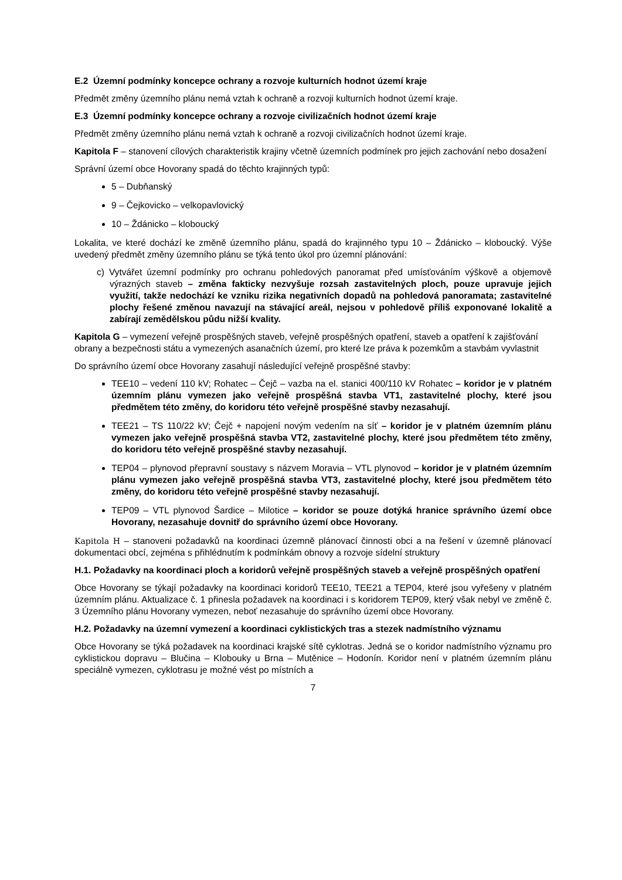E.2 Územní podmínky koncepce ochrany a rozvoje kulturních hodnot území kraje
Předmět změny územního plánu nemá vztah k ochraně a rozvoji kulturních hodnot území kraje.
E.3 Územní podmínky koncepce ochrany a rozvoje civilizačních hodnot území kraje
Předmět změny územního plánu nemá vztah k ochraně a rozvoji civilizačních hodnot území kraje.
Kapitola F – stanovení cílových charakteristik krajiny včetně územních podmínek pro jejich zachování nebo dosažení
Správní území obce Hovorany spadá do těchto krajinných typů:
5 – Dubňanský
9 – Čejkovicko – velkopavlovický
10 – Ždánicko – kloboucký
Lokalita, ve které dochází ke změně územního plánu, spadá do krajinného typu 10 – Ždánicko – kloboucký. Výše uvedený předmět změny územního plánu se týká tento úkol pro územní plánování:
c) Vytvářet územní podmínky pro ochranu pohledových panoramat před umísťováním výškově a objemově výrazných staveb – změna fakticky nezvyšuje rozsah zastavitelných ploch, pouze upravuje jejich využití, takže nedochází ke vzniku rizika negativních dopadů na pohledová panoramata; zastavitelné plochy řešené změnou navazují na stávající areál, nejsou v pohledově příliš exponované lokalitě a zabírají zemědělskou půdu nižší kvality.
Kapitola G – vymezení veřejně prospěšných staveb, veřejně prospěšných opatření, staveb a opatření k zajišťování obrany a bezpečnosti státu a vymezených asanačních území, pro které lze práva k pozemkům a stavbám vyvlastnit
Do správního území obce Hovorany zasahují následující veřejně prospěšné stavby:
TEE10 – vedení 110 kV; Rohatec – Čejč – vazba na el. stanici 400/110 kV Rohatec – koridor je v platném územním plánu vymezen jako veřejně prospěšná stavba VT1, zastavitelné plochy, které jsou předmětem této změny, do koridoru této veřejně prospěšné stavby nezasahují.
TEE21 – TS 110/22 kV; Čejč + napojení novým vedením na síť – koridor je v platném územním plánu vymezen jako veřejně prospěšná stavba VT2, zastavitelné plochy, které jsou předmětem této změny, do koridoru této veřejně prospěšné stavby nezasahují.
TEP04 – plynovod přepravní soustavy s názvem Moravia – VTL plynovod – koridor je v platném územním plánu vymezen jako veřejně prospěšná stavba VT3, zastavitelné plochy, které jsou předmětem této změny, do koridoru této veřejně prospěšné stavby nezasahují.
TEP09 – VTL plynovod Šardice – Milotice – koridor se pouze dotýká hranice správního území obce Hovorany, nezasahuje dovnitř do správního území obce Hovorany.
Kapitola H – stanoveni požadavků na koordinaci územně plánovací činnosti obci a na řešení v územně plánovací dokumentaci obcí, zejména s přihlédnutím k podmínkám obnovy a rozvoje sídelní struktury
H.1. Požadavky na koordinaci ploch a koridorů veřejně prospěšných staveb a veřejně prospěšných opatření
Obce Hovorany se týkají požadavky na koordinaci koridorů TEE10, TEE21 a TEP04, které jsou vyřešeny v platném územním plánu. Aktualizace č. 1 přinesla požadavek na koordinaci i s koridorem TEP09, který však nebyl ve změně č. 3 Územního plánu Hovorany vymezen, neboť nezasahuje do správního území obce Hovorany.
H.2. Požadavky na územní vymezení a koordinaci cyklistických tras a stezek nadmístního významu
Obce Hovorany se týká požadavek na koordinaci krajské sítě cyklotras. Jedná se o koridor nadmístního významu pro cyklistickou dopravu – Blučina – Klobouky u Brna – Mutěnice – Hodonín. Koridor není v platném územním plánu speciálně vymezen, cyklotrasu je možné vést po místních a
7